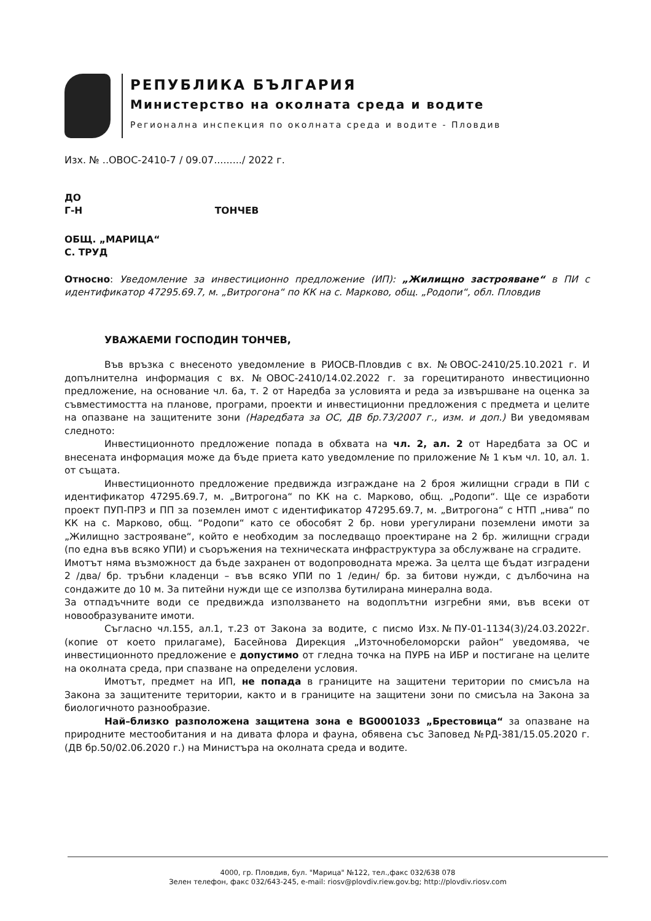РЕПУБЛИКА БЪЛГАРИЯ
Министерство на околната среда и водите
Регионална инспекция по околната среда и водите - Пловдив
Изх. № ..ОВОС-2410-7 / 09.07........./ 2022 г.
ДО
Г-Н ТОНЧЕВ
ОБЩ. „МАРИЦА“
С. ТРУД
Относно: Уведомление за инвестиционно предложение (ИП): „Жилищно застрояване“ в ПИ с идентификатор 47295.69.7, м. „Витрогона“ по КК на с. Марково, общ. „Родопи“, обл. Пловдив
УВАЖАЕМИ ГОСПОДИН ТОНЧЕВ,
Във връзка с внесеното уведомление в РИОСВ-Пловдив с вх. №ОВОС-2410/25.10.2021 г. И допълнителна информация с вх. №ОВОС-2410/14.02.2022 г. за горецитираното инвестиционно предложение, на основание чл. 6а, т. 2 от Наредба за условията и реда за извършване на оценка за съвместимостта на планове, програми, проекти и инвестиционни предложения с предмета и целите на опазване на защитените зони (Наредбата за ОС, ДВ бр.73/2007 г., изм. и доп.) Ви уведомявам следното:
Инвестиционното предложение попада в обхвата на чл. 2, ал. 2 от Наредбата за ОС и внесената информация може да бъде приета като уведомление по приложение № 1 към чл. 10, ал. 1. от същата.
Инвестиционното предложение предвижда изграждане на 2 броя жилищни сгради в ПИ с идентификатор 47295.69.7, м. „Витрогона“ по КК на с. Марково, общ. „Родопи“. Ще се изработи проект ПУП-ПРЗ и ПП за поземлен имот с идентификатор 47295.69.7, м. „Витрогона“ с НТП „нива“ по КК на с. Марково, общ. “Родопи“ като се обособят 2 бр. нови урегулирани поземлени имоти за „Жилищно застрояване“, който е необходим за последващо проектиране на 2 бр. жилищни сгради (по една във всяко УПИ) и съоръжения на техническата инфраструктура за обслужване на сградите.
Имотът няма възможност да бъде захранен от водопроводната мрежа. За целта ще бъдат изградени 2 /два/ бр. тръбни кладенци – във всяко УПИ по 1 /един/ бр. за битови нужди, с дълбочина на сондажите до 10 м. За питейни нужди ще се използва бутилирана минерална вода.
За отпадъчните води се предвижда използването на водоплътни изгребни ями, във всеки от новообразуваните имоти.
Съгласно чл.155, ал.1, т.23 от Закона за водите, с писмо Изх.№ПУ-01-1134(3)/24.03.2022г. (копие от което прилагаме), Басейнова Дирекция „Източнобеломорски район“ уведомява, че инвестиционното предложение е допустимо от гледна точка на ПУРБ на ИБР и постигане на целите на околната среда, при спазване на определени условия.
Имотът, предмет на ИП, не попада в границите на защитени територии по смисъла на Закона за защитените територии, както и в границите на защитени зони по смисъла на Закона за биологичното разнообразие.
Най–близко разположена защитена зона е BG0001033 „Брестовица“ за опазване на природните местообитания и на дивата флора и фауна, обявена със Заповед №РД-381/15.05.2020 г. (ДВ бр.50/02.06.2020 г.) на Министъра на околната среда и водите.
4000, гр. Пловдив, бул. "Марица" №122, тел.,факс 032/638 078
Зелен телефон, факс 032/643-245, e-mail: riosv@plovdiv.riew.gov.bg; http://plovdiv.riosv.com